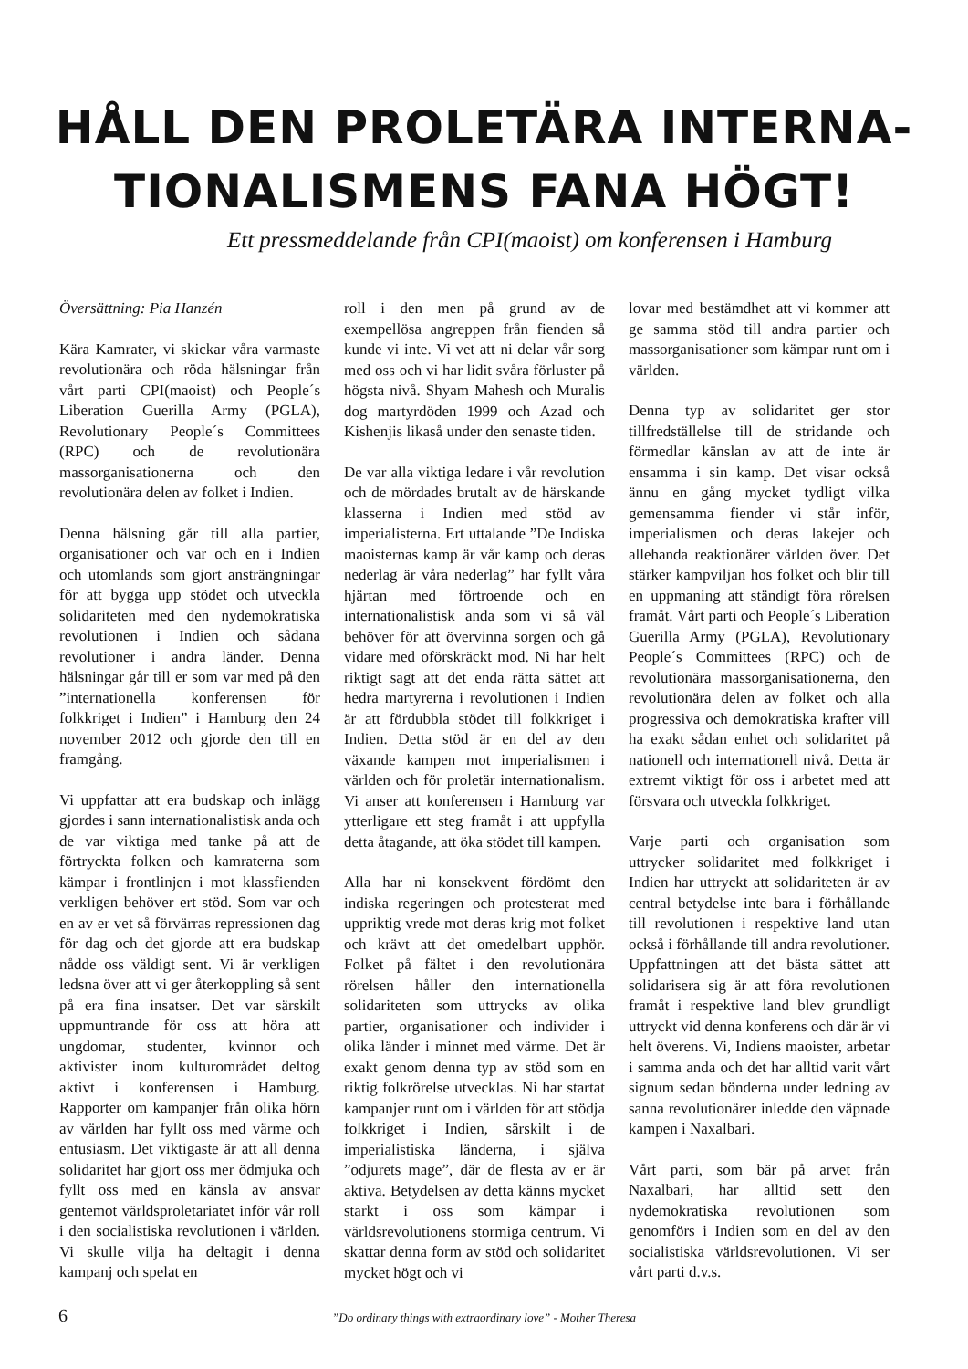HÅLL DEN PROLETÄRA INTERNA-
TIONALISMENS FANA HÖGT!
Ett pressmeddelande från CPI(maoist) om konferensen i Hamburg
Översättning: Pia Hanzén
Kära Kamrater, vi skickar våra varmaste revolutionära och röda hälsningar från vårt parti CPI(maoist) och People´s Liberation Guerilla Army (PGLA), Revolutionary People´s Committees (RPC) och de revolutionära massorganisationerna och den revolutionära delen av folket i Indien.
Denna hälsning går till alla partier, organisationer och var och en i Indien och utomlands som gjort ansträngningar för att bygga upp stödet och utveckla solidariteten med den nydemokratiska revolutionen i Indien och sådana revolutioner i andra länder. Denna hälsningar går till er som var med på den ”internationella konferensen för folkkriget i Indien” i Hamburg den 24 november 2012 och gjorde den till en framgång.
Vi uppfattar att era budskap och inlägg gjordes i sann internationalistisk anda och de var viktiga med tanke på att de förtryckta folken och kamraterna som kämpar i frontlinjen i mot klassfienden verkligen behöver ert stöd. Som var och en av er vet så förvärras repressionen dag för dag och det gjorde att era budskap nådde oss väldigt sent. Vi är verkligen ledsna över att vi ger återkoppling så sent på era fina insatser. Det var särskilt uppmuntrande för oss att höra att ungdomar, studenter, kvinnor och aktivister inom kulturområdet deltog aktivt i konferensen i Hamburg. Rapporter om kampanjer från olika hörn av världen har fyllt oss med värme och entusiasm. Det viktigaste är att all denna solidaritet har gjort oss mer ödmjuka och fyllt oss med en känsla av ansvar gentemot världsproletariatet inför vår roll i den socialistiska revolutionen i världen. Vi skulle vilja ha deltagit i denna kampanj och spelat en
roll i den men på grund av de exempellösa angreppen från fienden så kunde vi inte. Vi vet att ni delar vår sorg med oss och vi har lidit svåra förluster på högsta nivå. Shyam Mahesh och Muralis dog martyrdöden 1999 och Azad och Kishenjis likaså under den senaste tiden.
De var alla viktiga ledare i vår revolution och de mördades brutalt av de härskande klasserna i Indien med stöd av imperialisterna. Ert uttalande ”De Indiska maoisternas kamp är vår kamp och deras nederlag är våra nederlag” har fyllt våra hjärtan med förtroende och en internationalistisk anda som vi så väl behöver för att övervinna sorgen och gå vidare med oförskräckt mod. Ni har helt riktigt sagt att det enda rätta sättet att hedra martyrerna i revolutionen i Indien är att fördubbla stödet till folkkriget i Indien. Detta stöd är en del av den växande kampen mot imperialismen i världen och för proletär internationalism. Vi anser att konferensen i Hamburg var ytterligare ett steg framåt i att uppfylla detta åtagande, att öka stödet till kampen.
Alla har ni konsekvent fördömt den indiska regeringen och protesterat med uppriktig vrede mot deras krig mot folket och krävt att det omedelbart upphör. Folket på fältet i den revolutionära rörelsen håller den internationella solidariteten som uttrycks av olika partier, organisationer och individer i olika länder i minnet med värme. Det är exakt genom denna typ av stöd som en riktig folkrörelse utvecklas. Ni har startat kampanjer runt om i världen för att stödja folkkriget i Indien, särskilt i de imperialistiska länderna, i själva ”odjurets mage”, där de flesta av er är aktiva. Betydelsen av detta känns mycket starkt i oss som kämpar i världsrevolutionens stormiga centrum. Vi skattar denna form av stöd och solidaritet mycket högt och vi
lovar med bestämdhet att vi kommer att ge samma stöd till andra partier och massorganisationer som kämpar runt om i världen.
Denna typ av solidaritet ger stor tillfredställelse till de stridande och förmedlar känslan av att de inte är ensamma i sin kamp. Det visar också ännu en gång mycket tydligt vilka gemensamma fiender vi står inför, imperialismen och deras lakejer och allehanda reaktionärer världen över. Det stärker kampviljan hos folket och blir till en uppmaning att ständigt föra rörelsen framåt. Vårt parti och People´s Liberation Guerilla Army (PGLA), Revolutionary People´s Committees (RPC) och de revolutionära massorganisationerna, den revolutionära delen av folket och alla progressiva och demokratiska krafter vill ha exakt sådan enhet och solidaritet på nationell och internationell nivå. Detta är extremt viktigt för oss i arbetet med att försvara och utveckla folkkriget.
Varje parti och organisation som uttrycker solidaritet med folkkriget i Indien har uttryckt att solidariteten är av central betydelse inte bara i förhållande till revolutionen i respektive land utan också i förhållande till andra revolutioner. Uppfattningen att det bästa sättet att solidarisera sig är att föra revolutionen framåt i respektive land blev grundligt uttryckt vid denna konferens och där är vi helt överens. Vi, Indiens maoister, arbetar i samma anda och det har alltid varit vårt signum sedan bönderna under ledning av sanna revolutionärer inledde den väpnade kampen i Naxalbari.
Vårt parti, som bär på arvet från Naxalbari, har alltid sett den nydemokratiska revolutionen som genomförs i Indien som en del av den socialistiska världsrevolutionen. Vi ser vårt parti d.v.s.
”Do ordinary things with extraordinary love” - Mother Theresa
6